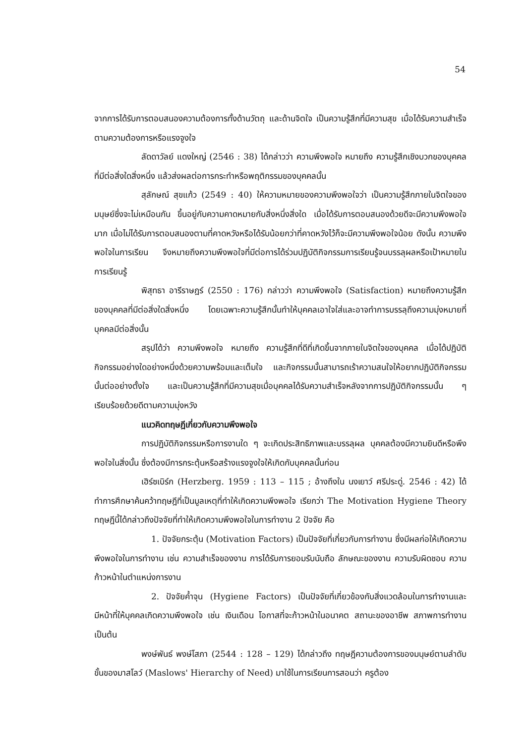54
จากการได้รับการตอบสนองความต้องการทั้งด้านวัตถุ และด้านจิตใจ เป็นความรู้สึกที่มีความสุข เมื่อได้รับความสำเร็จตามความต้องการหรือแรงจูงใจ
ลัดดาวัลย์ แดงใหญ่ (2546 : 38) ได้กล่าวว่า ความพึงพอใจ หมายถึง ความรู้สึกเชิงบวกของบุคคลที่มีต่อสิ่งใดสิ่งหนึ่ง แล้วส่งผลต่อการกระทำหรือพฤติกรรมของบุคคลนั้น
สุลักษณ์ สุขแก้ว (2549 : 40) ให้ความหมายของความพึงพอใจว่า เป็นความรู้สึกภายในจิตใจของมนุษย์ซึ่งจะไม่เหมือนกัน ขึ้นอยู่กับความคาดหมายกับสิ่งหนึ่งสิ่งใด เมื่อได้รับการตอบสนองด้วยดีจะมีความพึงพอใจมาก เมื่อไม่ได้รับการตอบสนองตามที่คาดหวังหรือได้รับน้อยกว่าที่คาดหวังไว้ก็จะมีความพึงพอใจน้อย ดังนั้น ความพึงพอใจในการเรียน จึงหมายถึงความพึงพอใจที่มีต่อการได้ร่วมปฏิบัติกิจกรรมการเรียนรู้จนบรรลุผลหรือเป้าหมายในการเรียนรู้
พิสุทธา อารีราษฎร์ (2550 : 176) กล่าวว่า ความพึงพอใจ (Satisfaction) หมายถึงความรู้สึกของบุคคลที่มีต่อสิ่งใดสิ่งหนึ่ง โดยเฉพาะความรู้สึกนั้นทำให้บุคคลเอาใจใส่และอาจทำการบรรลุถึงความมุ่งหมายที่บุคคลมีต่อสิ่งนั้น
สรุปได้ว่า ความพึงพอใจ หมายถึง ความรู้สึกที่ดีที่เกิดขึ้นจากภายในจิตใจของบุคคล เมื่อได้ปฏิบัติกิจกรรมอย่างใดอย่างหนึ่งด้วยความพร้อมและเต็มใจ และกิจกรรมนั้นสามารถเร้าความสนใจให้อยากปฏิบัติกิจกรรมนั้นต่ออย่างตั้งใจ และเป็นความรู้สึกที่มีความสุขเมื่อบุคคลได้รับความสำเร็จหลังจากการปฏิบัติกิจกรรมนั้น ๆ เรียบร้อยด้วยดีตามความมุ่งหวัง
แนวคิดทฤษฎีเกี่ยวกับความพึงพอใจ
การปฏิบัติกิจกรรมหรือการงานใด ๆ จะเกิดประสิทธิภาพและบรรลุผล บุคคลต้องมีความยินดีหรือพึงพอใจในสิ่งนั้น ซึ่งต้องมีการกระตุ้นหรือสร้างแรงจูงใจให้เกิดกับบุคคลนั้นก่อน
เฮิร์ซเบิร์ก (Herzberg. 1959 : 113 – 115 ; อ้างถึงใน นงเยาว์ ศรีประดู่. 2546 : 42) ได้ทำการศึกษาค้นคว้าทฤษฎีที่เป็นมูลเหตุที่ทำให้เกิดความพึงพอใจ เรียกว่า The Motivation Hygiene Theory ทฤษฎีนี้ได้กล่าวถึงปัจจัยที่ทำให้เกิดความพึงพอใจในการทำงาน 2 ปัจจัย คือ
1. ปัจจัยกระตุ้น (Motivation Factors) เป็นปัจจัยที่เกี่ยวกับการทำงาน ซึ่งมีผลก่อให้เกิดความพึงพอใจในการทำงาน เช่น ความสำเร็จของงาน การได้รับการยอมรับนับถือ ลักษณะของงาน ความรับผิดชอบ ความก้าวหน้าในตำแหน่งการงาน
2. ปัจจัยค้ำจุน (Hygiene Factors) เป็นปัจจัยที่เกี่ยวข้องกับสิ่งแวดล้อมในการทำงานและมีหน้าที่ให้บุคคลเกิดความพึงพอใจ เช่น เงินเดือน โอกาสที่จะก้าวหน้าในอนาคต สถานะของอาชีพ สภาพการทำงาน เป็นต้น
พงษ์พันธ์ พงษ์โสภา (2544 : 128 – 129) ได้กล่าวถึง ทฤษฎีความต้องการของมนุษย์ตามลำดับขั้นของมาสโลว์ (Maslows' Hierarchy of Need) มาใช้ในการเรียนการสอนว่า ครูต้อง